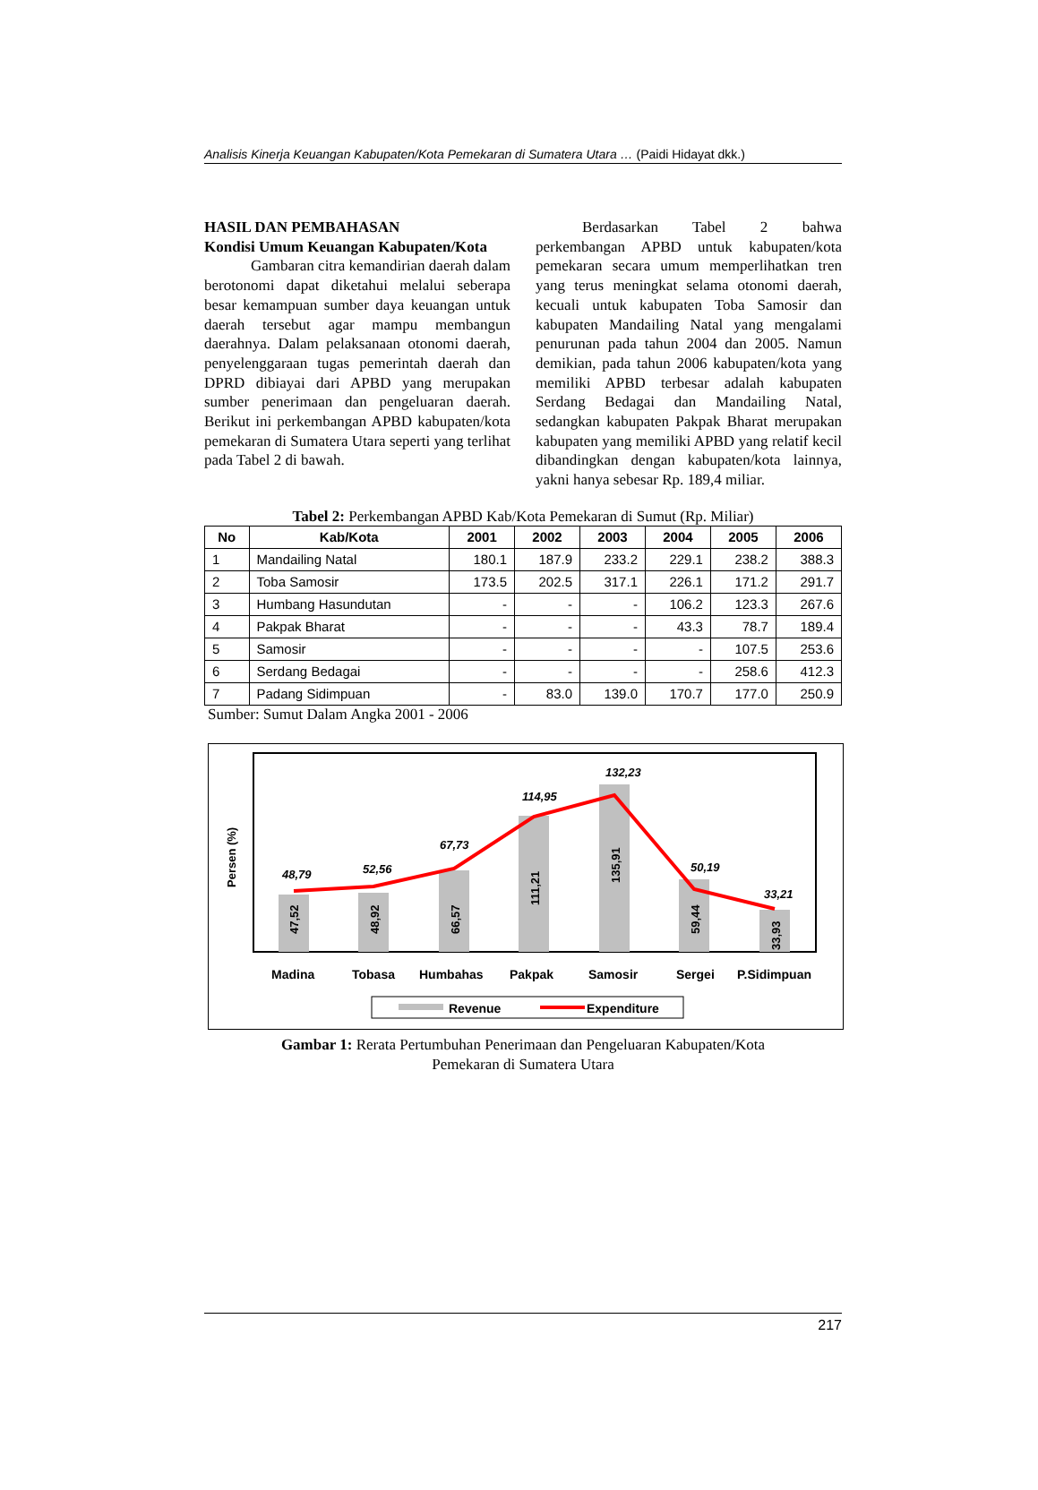Analisis Kinerja Keuangan Kabupaten/Kota Pemekaran di Sumatera Utara … (Paidi Hidayat dkk.)
HASIL DAN PEMBAHASAN
Kondisi Umum Keuangan Kabupaten/Kota
Gambaran citra kemandirian daerah dalam berotonomi dapat diketahui melalui seberapa besar kemampuan sumber daya keuangan untuk daerah tersebut agar mampu membangun daerahnya. Dalam pelaksanaan otonomi daerah, penyelenggaraan tugas pemerintah daerah dan DPRD dibiayai dari APBD yang merupakan sumber penerimaan dan pengeluaran daerah. Berikut ini perkembangan APBD kabupaten/kota pemekaran di Sumatera Utara seperti yang terlihat pada Tabel 2 di bawah.
Berdasarkan Tabel 2 bahwa perkembangan APBD untuk kabupaten/kota pemekaran secara umum memperlihatkan tren yang terus meningkat selama otonomi daerah, kecuali untuk kabupaten Toba Samosir dan kabupaten Mandailing Natal yang mengalami penurunan pada tahun 2004 dan 2005. Namun demikian, pada tahun 2006 kabupaten/kota yang memiliki APBD terbesar adalah kabupaten Serdang Bedagai dan Mandailing Natal, sedangkan kabupaten Pakpak Bharat merupakan kabupaten yang memiliki APBD yang relatif kecil dibandingkan dengan kabupaten/kota lainnya, yakni hanya sebesar Rp. 189,4 miliar.
Tabel 2: Perkembangan APBD Kab/Kota Pemekaran di Sumut (Rp. Miliar)
| No | Kab/Kota | 2001 | 2002 | 2003 | 2004 | 2005 | 2006 |
| --- | --- | --- | --- | --- | --- | --- | --- |
| 1 | Mandailing Natal | 180.1 | 187.9 | 233.2 | 229.1 | 238.2 | 388.3 |
| 2 | Toba Samosir | 173.5 | 202.5 | 317.1 | 226.1 | 171.2 | 291.7 |
| 3 | Humbang Hasundutan | - | - | - | 106.2 | 123.3 | 267.6 |
| 4 | Pakpak Bharat | - | - | - | 43.3 | 78.7 | 189.4 |
| 5 | Samosir | - | - | - | - | 107.5 | 253.6 |
| 6 | Serdang Bedagai | - | - | - | - | 258.6 | 412.3 |
| 7 | Padang Sidimpuan | - | 83.0 | 139.0 | 170.7 | 177.0 | 250.9 |
Sumber: Sumut Dalam Angka 2001 - 2006
Persen (%)
47,52
48,92
66,57
111,21
135,91
59,44
33,93
48,79
52,56
67,73
114,95
132,23
50,19
33,21
Madina
Tobasa
Humbahas
Pakpak
Samosir
Sergei
P.Sidimpuan
Revenue
Expenditure
Gambar 1: Rerata Pertumbuhan Penerimaan dan Pengeluaran Kabupaten/Kota
Pemekaran di Sumatera Utara
217